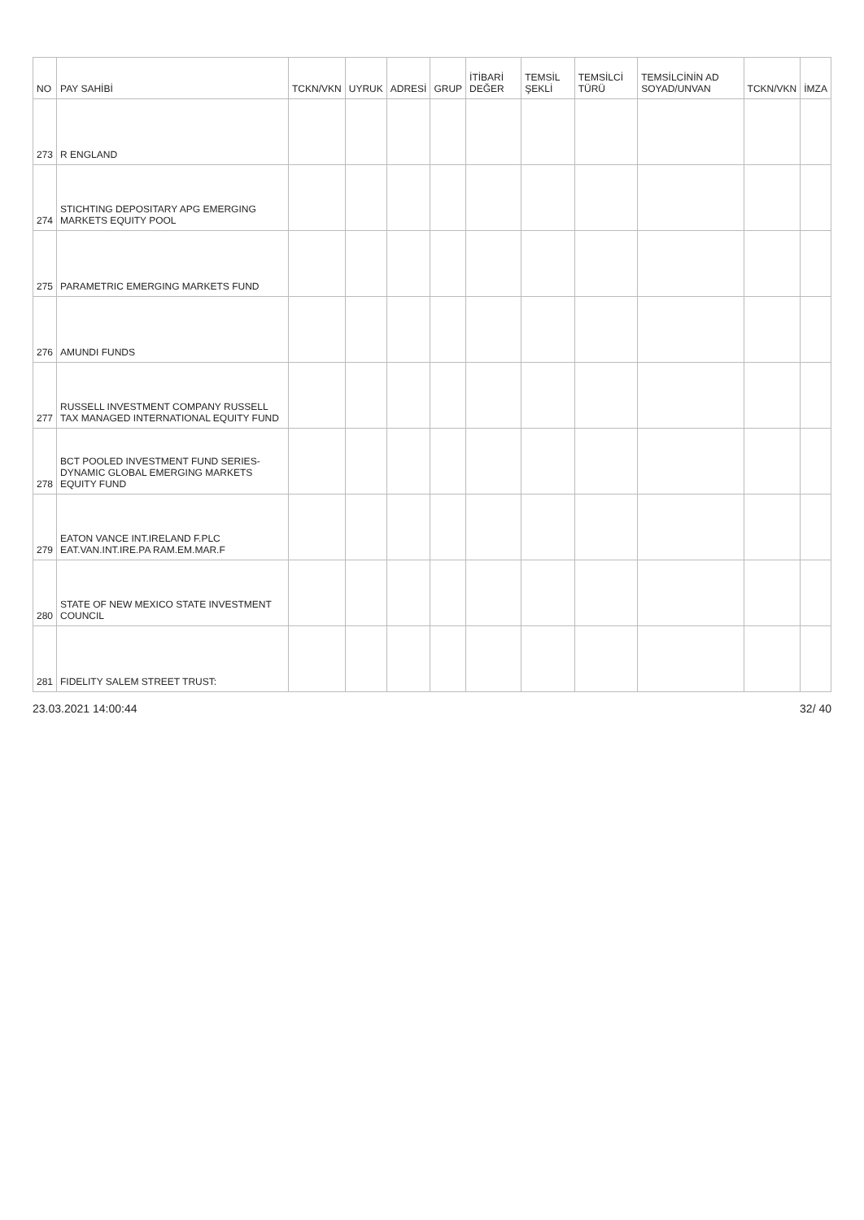| NO | PAY SAHİBİ | TCKN/VKN | UYRUK | ADRESİ | GRUP | İTİBARİ DEĞER | TEMSİL ŞEKLİ | TEMSİLCİ TÜRÜ | TEMSİLCİNİN AD SOYAD/UNVAN | TCKN/VKN | İMZA |
| --- | --- | --- | --- | --- | --- | --- | --- | --- | --- | --- | --- |
| 273 | R ENGLAND | | | | | | | | | | |
| 274 | STICHTING DEPOSITARY APG EMERGING MARKETS EQUITY POOL | | | | | | | | | | |
| 275 | PARAMETRIC EMERGING MARKETS FUND | | | | | | | | | | |
| 276 | AMUNDI FUNDS | | | | | | | | | | |
| 277 | RUSSELL INVESTMENT COMPANY RUSSELL TAX MANAGED INTERNATIONAL EQUITY FUND | | | | | | | | | | |
| 278 | BCT POOLED INVESTMENT FUND SERIES-DYNAMIC GLOBAL EMERGING MARKETS EQUITY FUND | | | | | | | | | | |
| 279 | EATON VANCE INT.IRELAND F.PLC EAT.VAN.INT.IRE.PA RAM.EM.MAR.F | | | | | | | | | | |
| 280 | STATE OF NEW MEXICO STATE INVESTMENT COUNCIL | | | | | | | | | | |
| 281 | FIDELITY SALEM STREET TRUST: | | | | | | | | | | |
23.03.2021 14:00:44 32/ 40